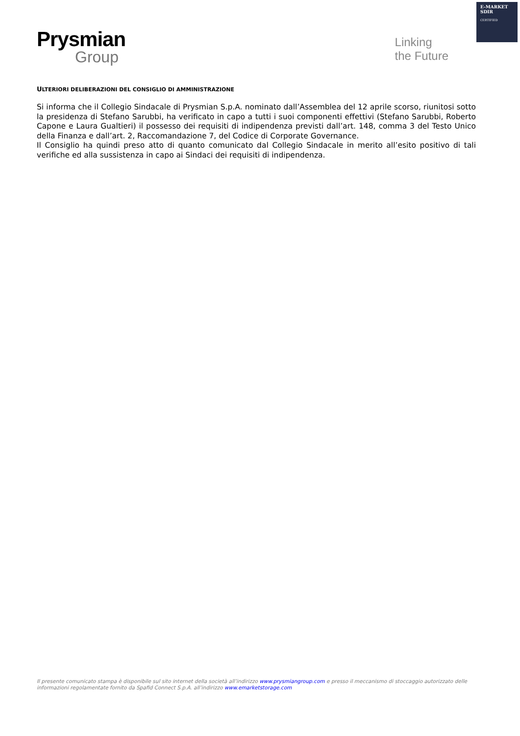E-MARKET
SDIR
CERTIFIED
Prysmian
Group
Linking
the Future
ULTERIORI DELIBERAZIONI DEL CONSIGLIO DI AMMINISTRAZIONE
Si informa che il Collegio Sindacale di Prysmian S.p.A. nominato dall’Assemblea del 12 aprile scorso, riunitosi sotto la presidenza di Stefano Sarubbi, ha verificato in capo a tutti i suoi componenti effettivi (Stefano Sarubbi, Roberto Capone e Laura Gualtieri) il possesso dei requisiti di indipendenza previsti dall’art. 148, comma 3 del Testo Unico della Finanza e dall’art. 2, Raccomandazione 7, del Codice di Corporate Governance.
Il Consiglio ha quindi preso atto di quanto comunicato dal Collegio Sindacale in merito all’esito positivo di tali verifiche ed alla sussistenza in capo ai Sindaci dei requisiti di indipendenza.
Il presente comunicato stampa è disponibile sul sito internet della società all’indirizzo www.prysmiangroup.com e presso il meccanismo di stoccaggio autorizzato delle informazioni regolamentate fornito da Spafid Connect S.p.A. all’indirizzo www.emarketstorage.com